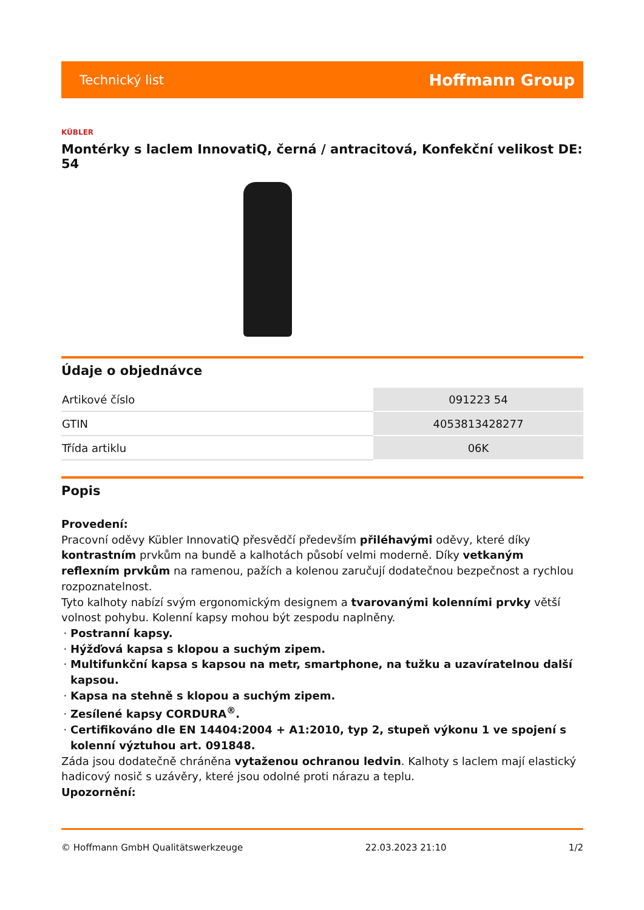Technický list Hoffmann Group
KÜBLER
Montérky s laclem InnovatiQ, černá / antracitová, Konfekční velikost DE: 54
Údaje o objednávce
| Artikové číslo | 091223 54 |
| GTIN | 4053813428277 |
| Třída artiklu | 06K |
Popis
Provedení:
Pracovní oděvy Kübler InnovatiQ přesvědčí především přiléhavými oděvy, které díky kontrastním prvkům na bundě a kalhotách působí velmi moderně. Díky vetkaným reflexním prvkům na ramenou, pažích a kolenou zaručují dodatečnou bezpečnost a rychlou rozpoznatelnost.
Tyto kalhoty nabízí svým ergonomickým designem a tvarovanými kolenními prvky větší volnost pohybu. Kolenní kapsy mohou být zespodu naplněny.
Postranní kapsy.
Hýžďová kapsa s klopou a suchým zipem.
Multifunkční kapsa s kapsou na metr, smartphone, na tužku a uzavíratelnou další kapsou.
Kapsa na stehně s klopou a suchým zipem.
Zesílené kapsy CORDURA<sup>®</sup>.
Certifikováno dle EN 14404:2004 + A1:2010, typ 2, stupeň výkonu 1 ve spojení s kolenní výztuhou art. 091848.
Záda jsou dodatečně chráněna vytaženou ochranou ledvin. Kalhoty s laclem mají elastický hadicový nosič s uzávěry, které jsou odolné proti nárazu a teplu.
Upozornění:
© Hoffmann GmbH Qualitätswerkzeuge 22.03.2023 21:10 1/2